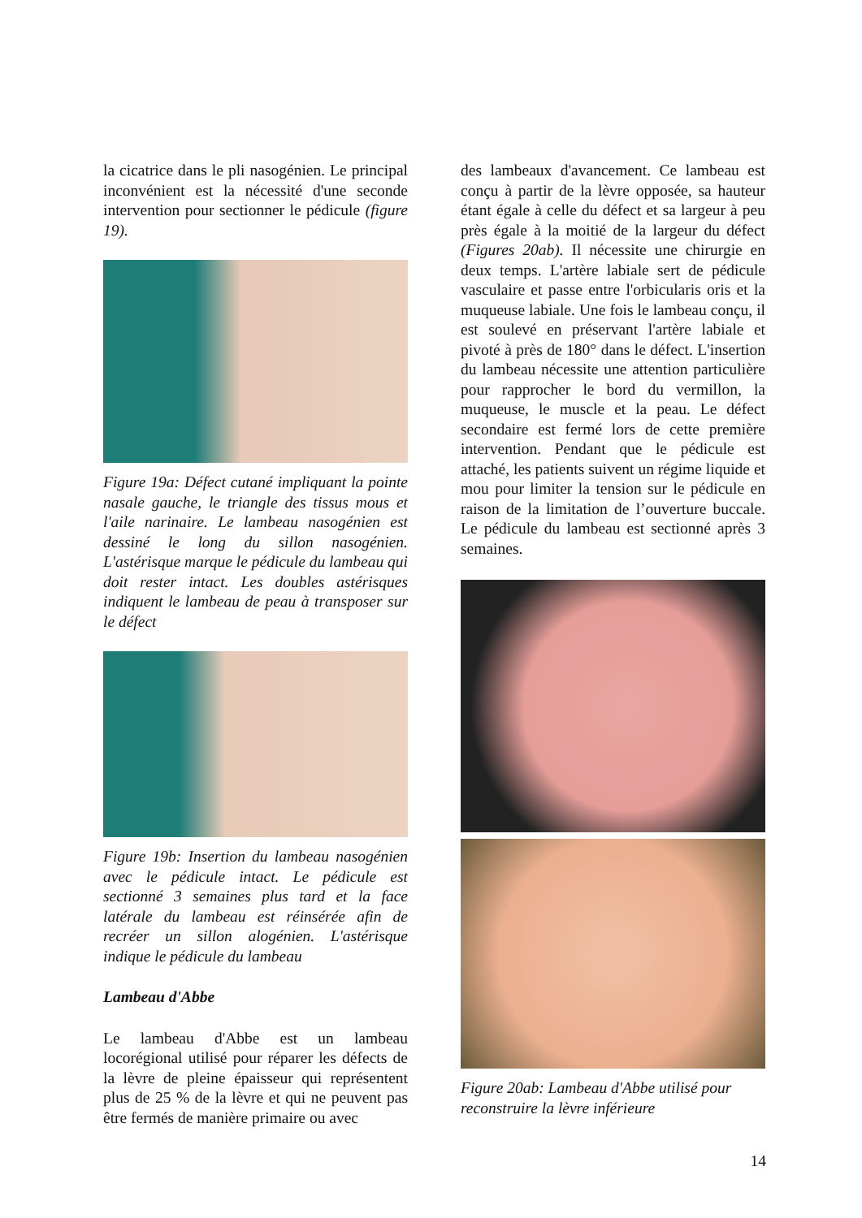la cicatrice dans le pli nasogénien. Le principal inconvénient est la nécessité d'une seconde intervention pour sectionner le pédicule (figure 19).
Figure 19a: Défect cutané impliquant la pointe nasale gauche, le triangle des tissus mous et l'aile narinaire. Le lambeau nasogénien est dessiné le long du sillon nasogénien. L'astérisque marque le pédicule du lambeau qui doit rester intact. Les doubles astérisques indiquent le lambeau de peau à transposer sur le défect
Figure 19b: Insertion du lambeau nasogénien avec le pédicule intact. Le pédicule est sectionné 3 semaines plus tard et la face latérale du lambeau est réinsérée afin de recréer un sillon alogénien. L'astérisque indique le pédicule du lambeau
Lambeau d'Abbe
Le lambeau d'Abbe est un lambeau locorégional utilisé pour réparer les défects de la lèvre de pleine épaisseur qui représentent plus de 25 % de la lèvre et qui ne peuvent pas être fermés de manière primaire ou avec
des lambeaux d'avancement. Ce lambeau est conçu à partir de la lèvre opposée, sa hauteur étant égale à celle du défect et sa largeur à peu près égale à la moitié de la largeur du défect (Figures 20ab). Il nécessite une chirurgie en deux temps. L'artère labiale sert de pédicule vasculaire et passe entre l'orbicularis oris et la muqueuse labiale. Une fois le lambeau conçu, il est soulevé en préservant l'artère labiale et pivoté à près de 180° dans le défect. L'insertion du lambeau nécessite une attention particulière pour rapprocher le bord du vermillon, la muqueuse, le muscle et la peau. Le défect secondaire est fermé lors de cette première intervention. Pendant que le pédicule est attaché, les patients suivent un régime liquide et mou pour limiter la tension sur le pédicule en raison de la limitation de l’ouverture buccale. Le pédicule du lambeau est sectionné après 3 semaines.
Figure 20ab: Lambeau d'Abbe utilisé pour reconstruire la lèvre inférieure
14